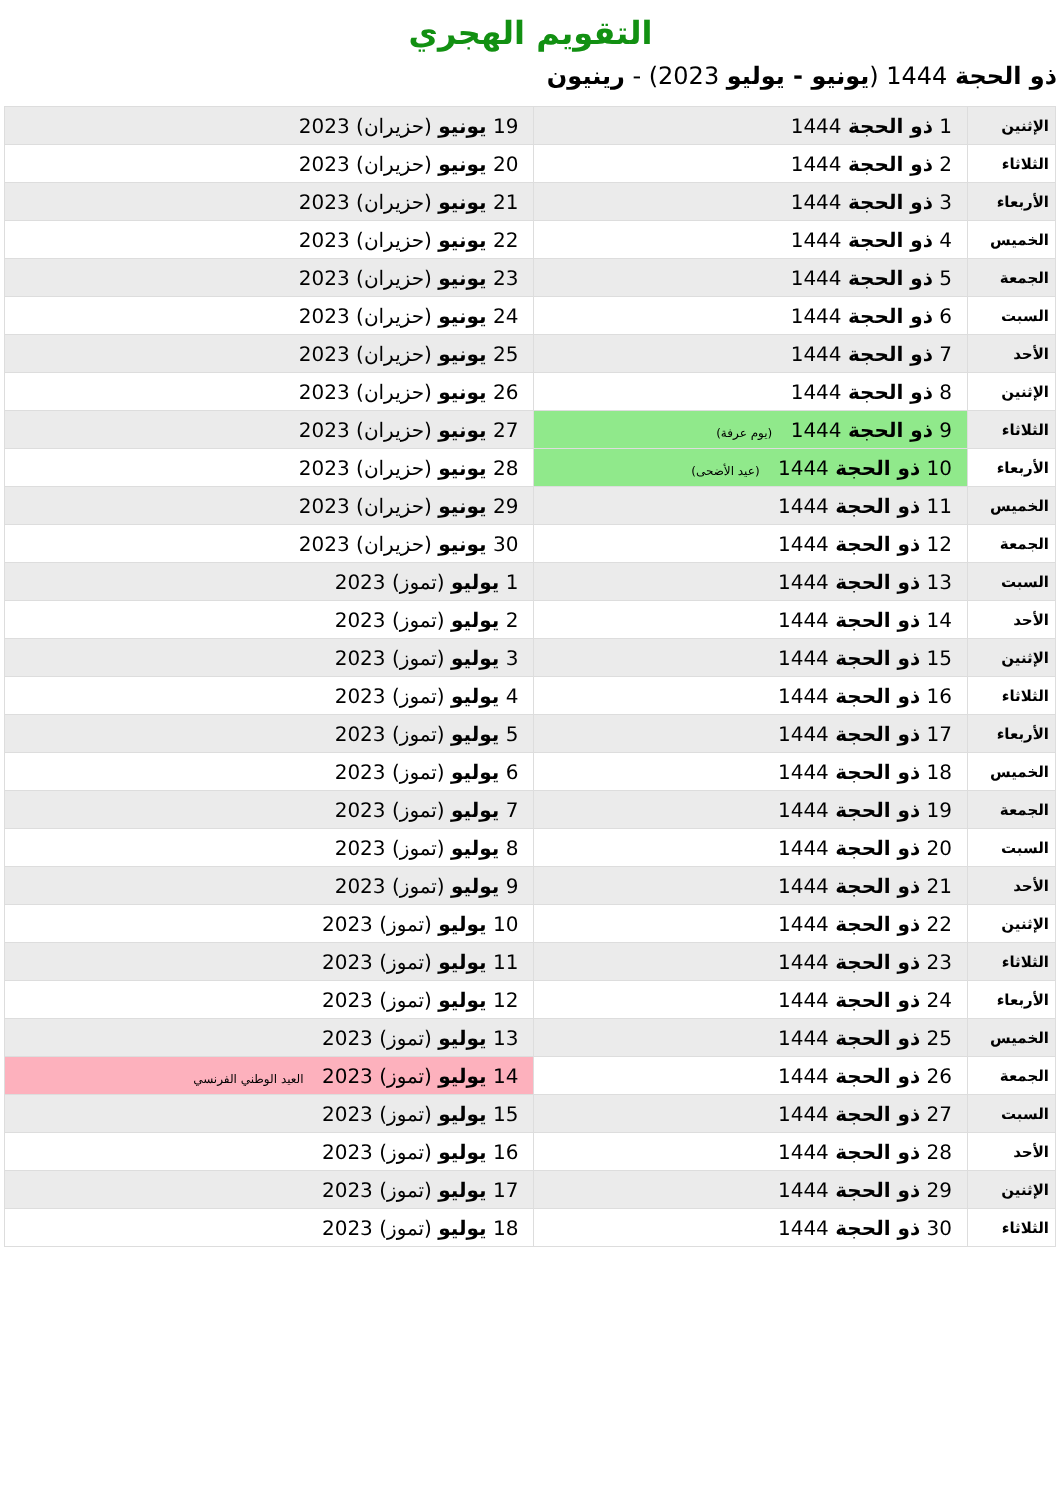التقويم الهجري
ذو الحجة 1444 (يونيو - يوليو 2023) - رينيون
| الإثنين | 1 ذو الحجة 1444 | 19 يونيو (حزيران) 2023 |
| الثلاثاء | 2 ذو الحجة 1444 | 20 يونيو (حزيران) 2023 |
| الأربعاء | 3 ذو الحجة 1444 | 21 يونيو (حزيران) 2023 |
| الخميس | 4 ذو الحجة 1444 | 22 يونيو (حزيران) 2023 |
| الجمعة | 5 ذو الحجة 1444 | 23 يونيو (حزيران) 2023 |
| السبت | 6 ذو الحجة 1444 | 24 يونيو (حزيران) 2023 |
| الأحد | 7 ذو الحجة 1444 | 25 يونيو (حزيران) 2023 |
| الإثنين | 8 ذو الحجة 1444 | 26 يونيو (حزيران) 2023 |
| الثلاثاء | 9 ذو الحجة 1444 (يوم عرفة) | 27 يونيو (حزيران) 2023 |
| الأربعاء | 10 ذو الحجة 1444 (عيد الأضحى) | 28 يونيو (حزيران) 2023 |
| الخميس | 11 ذو الحجة 1444 | 29 يونيو (حزيران) 2023 |
| الجمعة | 12 ذو الحجة 1444 | 30 يونيو (حزيران) 2023 |
| السبت | 13 ذو الحجة 1444 | 1 يوليو (تموز) 2023 |
| الأحد | 14 ذو الحجة 1444 | 2 يوليو (تموز) 2023 |
| الإثنين | 15 ذو الحجة 1444 | 3 يوليو (تموز) 2023 |
| الثلاثاء | 16 ذو الحجة 1444 | 4 يوليو (تموز) 2023 |
| الأربعاء | 17 ذو الحجة 1444 | 5 يوليو (تموز) 2023 |
| الخميس | 18 ذو الحجة 1444 | 6 يوليو (تموز) 2023 |
| الجمعة | 19 ذو الحجة 1444 | 7 يوليو (تموز) 2023 |
| السبت | 20 ذو الحجة 1444 | 8 يوليو (تموز) 2023 |
| الأحد | 21 ذو الحجة 1444 | 9 يوليو (تموز) 2023 |
| الإثنين | 22 ذو الحجة 1444 | 10 يوليو (تموز) 2023 |
| الثلاثاء | 23 ذو الحجة 1444 | 11 يوليو (تموز) 2023 |
| الأربعاء | 24 ذو الحجة 1444 | 12 يوليو (تموز) 2023 |
| الخميس | 25 ذو الحجة 1444 | 13 يوليو (تموز) 2023 |
| الجمعة | 26 ذو الحجة 1444 | 14 يوليو (تموز) 2023 العيد الوطني الفرنسي |
| السبت | 27 ذو الحجة 1444 | 15 يوليو (تموز) 2023 |
| الأحد | 28 ذو الحجة 1444 | 16 يوليو (تموز) 2023 |
| الإثنين | 29 ذو الحجة 1444 | 17 يوليو (تموز) 2023 |
| الثلاثاء | 30 ذو الحجة 1444 | 18 يوليو (تموز) 2023 |